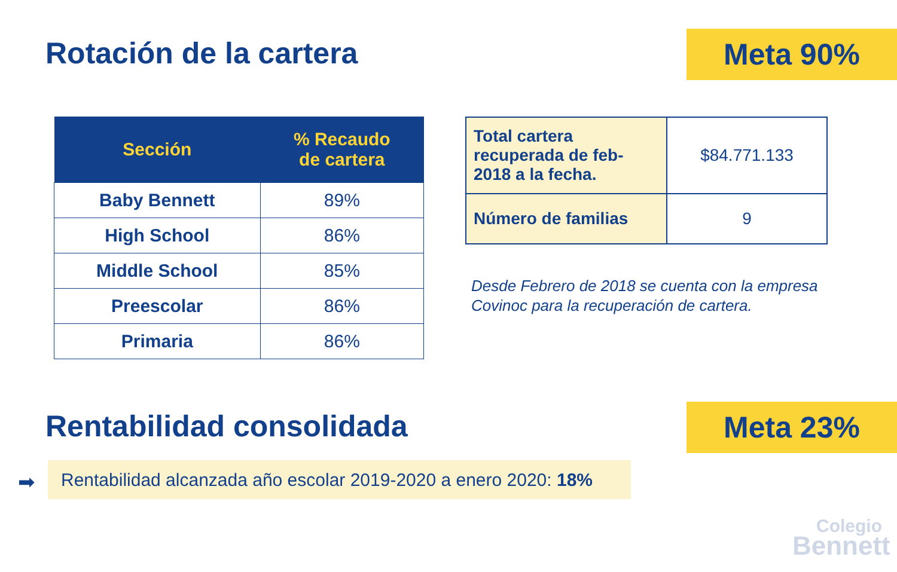Rotación de la cartera Meta 90%
| Sección | % Recaudo de cartera |
| --- | --- |
| Baby Bennett | 89% |
| High School | 86% |
| Middle School | 85% |
| Preescolar | 86% |
| Primaria | 86% |
| Total cartera recuperada de feb-2018 a la fecha. | $84.771.133 |
| Número de familias | 9 |
Desde Febrero de 2018 se cuenta con la empresa
Covinoc para la recuperación de cartera.
Rentabilidad consolidada Meta 23%
➡
Rentabilidad alcanzada año escolar 2019-2020 a enero 2020: 18%
Colegio
Bennett